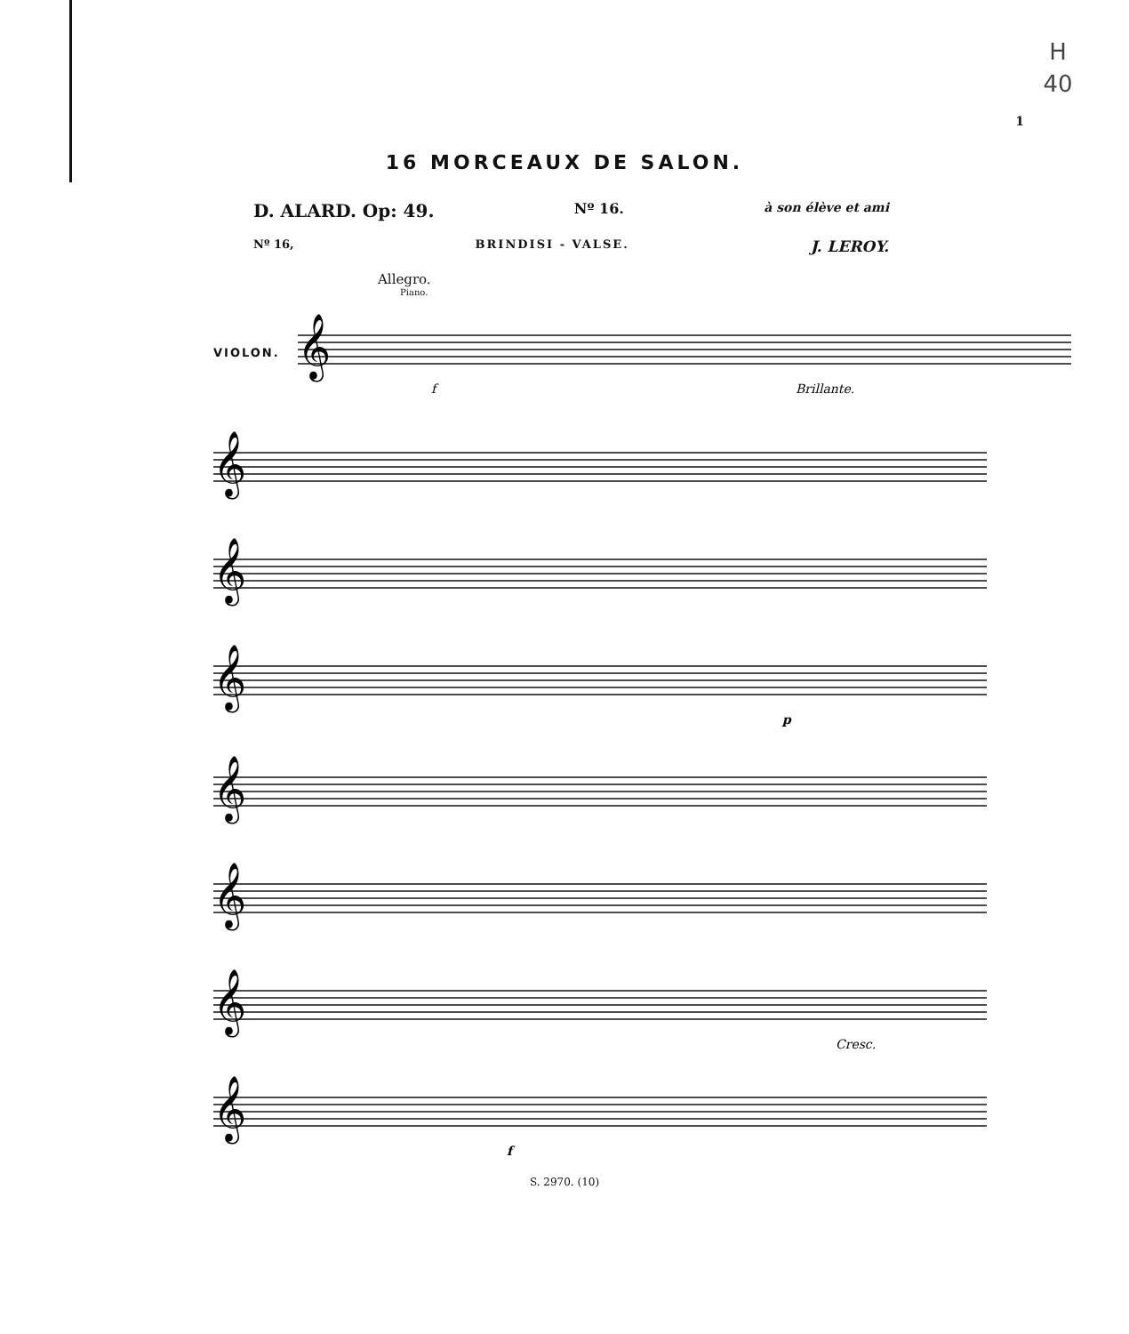H
40
1
16 MORCEAUX DE SALON.
D. ALARD. Op: 49. Nº 16. à son élève et ami
Nº 16, BRINDISI - VALSE. J. LEROY.
Allegro.
Piano.
VIOLON.
𝄞
f
Brillante.
𝄞
𝄞
𝄞
p
𝄞
𝄞
𝄞
Cresc.
𝄞
f
S. 2970. (10)